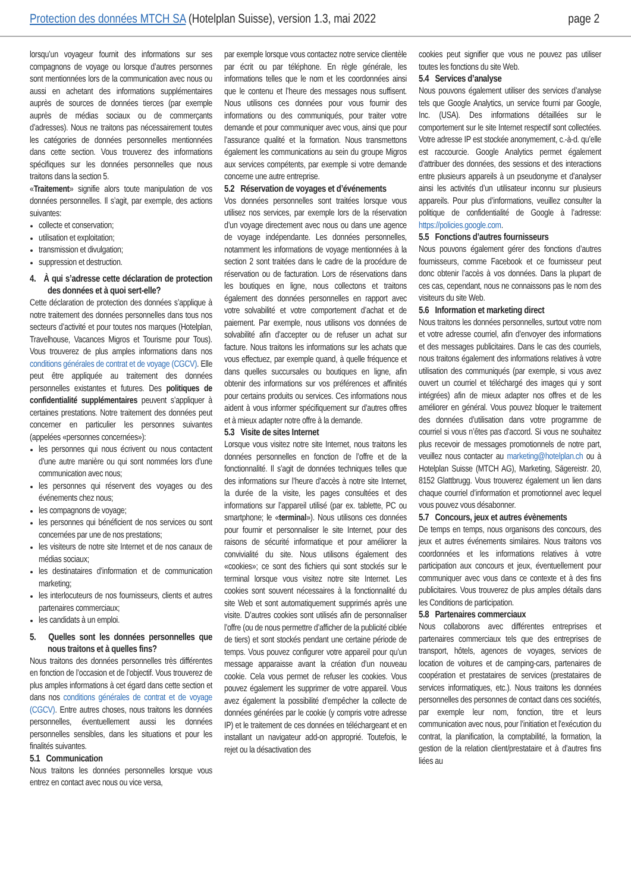Protection des données MTCH SA (Hotelplan Suisse), version 1.3, mai 2022 page 2
lorsqu’un voyageur fournit des informations sur ses compagnons de voyage ou lorsque d’autres personnes sont mentionnées lors de la communication avec nous ou aussi en achetant des informations supplémentaires auprès de sources de données tierces (par exemple auprès de médias sociaux ou de commerçants d’adresses). Nous ne traitons pas nécessairement toutes les catégories de données personnelles mentionnées dans cette section. Vous trouverez des informations spécifiques sur les données personnelles que nous traitons dans la section 5.
«Traitement» signifie alors toute manipulation de vos données personnelles. Il s’agit, par exemple, des actions suivantes:
collecte et conservation;
utilisation et exploitation;
transmission et divulgation;
suppression et destruction.
4. À qui s’adresse cette déclaration de protection des données et à quoi sert-elle?
Cette déclaration de protection des données s’applique à notre traitement des données personnelles dans tous nos secteurs d’activité et pour toutes nos marques (Hotelplan, Travelhouse, Vacances Migros et Tourisme pour Tous). Vous trouverez de plus amples informations dans nos conditions générales de contrat et de voyage (CGCV). Elle peut être appliquée au traitement des données personnelles existantes et futures. Des politiques de confidentialité supplémentaires peuvent s’appliquer à certaines prestations. Notre traitement des données peut concerner en particulier les personnes suivantes (appelées «personnes concernées»):
les personnes qui nous écrivent ou nous contactent d’une autre manière ou qui sont nommées lors d’une communication avec nous;
les personnes qui réservent des voyages ou des événements chez nous;
les compagnons de voyage;
les personnes qui bénéficient de nos services ou sont concernées par une de nos prestations;
les visiteurs de notre site Internet et de nos canaux de médias sociaux;
les destinataires d’information et de communication marketing;
les interlocuteurs de nos fournisseurs, clients et autres partenaires commerciaux;
les candidats à un emploi.
5. Quelles sont les données personnelles que nous traitons et à quelles fins?
Nous traitons des données personnelles très différentes en fonction de l’occasion et de l’objectif. Vous trouverez de plus amples informations à cet égard dans cette section et dans nos conditions générales de contrat et de voyage (CGCV). Entre autres choses, nous traitons les données personnelles, éventuellement aussi les données personnelles sensibles, dans les situations et pour les finalités suivantes.
5.1 Communication
Nous traitons les données personnelles lorsque vous entrez en contact avec nous ou vice versa,
par exemple lorsque vous contactez notre service clientèle par écrit ou par téléphone. En règle générale, les informations telles que le nom et les coordonnées ainsi que le contenu et l’heure des messages nous suffisent. Nous utilisons ces données pour vous fournir des informations ou des communiqués, pour traiter votre demande et pour communiquer avec vous, ainsi que pour l’assurance qualité et la formation. Nous transmettons également les communications au sein du groupe Migros aux services compétents, par exemple si votre demande concerne une autre entreprise.
5.2 Réservation de voyages et d’événements
Vos données personnelles sont traitées lorsque vous utilisez nos services, par exemple lors de la réservation d’un voyage directement avec nous ou dans une agence de voyage indépendante. Les données personnelles, notamment les informations de voyage mentionnées à la section 2 sont traitées dans le cadre de la procédure de réservation ou de facturation. Lors de réservations dans les boutiques en ligne, nous collectons et traitons également des données personnelles en rapport avec votre solvabilité et votre comportement d’achat et de paiement. Par exemple, nous utilisons vos données de solvabilité afin d’accepter ou de refuser un achat sur facture. Nous traitons les informations sur les achats que vous effectuez, par exemple quand, à quelle fréquence et dans quelles succursales ou boutiques en ligne, afin obtenir des informations sur vos préférences et affinités pour certains produits ou services. Ces informations nous aident à vous informer spécifiquement sur d’autres offres et à mieux adapter notre offre à la demande.
5.3 Visite de sites Internet
Lorsque vous visitez notre site Internet, nous traitons les données personnelles en fonction de l’offre et de la fonctionnalité. Il s’agit de données techniques telles que des informations sur l’heure d’accès à notre site Internet, la durée de la visite, les pages consultées et des informations sur l’appareil utilisé (par ex. tablette, PC ou smartphone; le «terminal»). Nous utilisons ces données pour fournir et personnaliser le site Internet, pour des raisons de sécurité informatique et pour améliorer la convivialité du site. Nous utilisons également des «cookies»; ce sont des fichiers qui sont stockés sur le terminal lorsque vous visitez notre site Internet. Les cookies sont souvent nécessaires à la fonctionnalité du site Web et sont automatiquement supprimés après une visite. D’autres cookies sont utilisés afin de personnaliser l’offre (ou de nous permettre d’afficher de la publicité ciblée de tiers) et sont stockés pendant une certaine période de temps. Vous pouvez configurer votre appareil pour qu’un message apparaisse avant la création d’un nouveau cookie. Cela vous permet de refuser les cookies. Vous pouvez également les supprimer de votre appareil. Vous avez également la possibilité d’empêcher la collecte de données générées par le cookie (y compris votre adresse IP) et le traitement de ces données en téléchargeant et en installant un navigateur add-on approprié. Toutefois, le rejet ou la désactivation des
cookies peut signifier que vous ne pouvez pas utiliser toutes les fonctions du site Web.
5.4 Services d’analyse
Nous pouvons également utiliser des services d’analyse tels que Google Analytics, un service fourni par Google, Inc. (USA). Des informations détaillées sur le comportement sur le site Internet respectif sont collectées. Votre adresse IP est stockée anonymement, c.-à-d. qu’elle est raccourcie. Google Analytics permet également d’attribuer des données, des sessions et des interactions entre plusieurs appareils à un pseudonyme et d’analyser ainsi les activités d’un utilisateur inconnu sur plusieurs appareils. Pour plus d’informations, veuillez consulter la politique de confidentialité de Google à l’adresse: https://policies.google.com.
5.5 Fonctions d’autres fournisseurs
Nous pouvons également gérer des fonctions d’autres fournisseurs, comme Facebook et ce fournisseur peut donc obtenir l’accès à vos données. Dans la plupart de ces cas, cependant, nous ne connaissons pas le nom des visiteurs du site Web.
5.6 Information et marketing direct
Nous traitons les données personnelles, surtout votre nom et votre adresse courriel, afin d’envoyer des informations et des messages publicitaires. Dans le cas des courriels, nous traitons également des informations relatives à votre utilisation des communiqués (par exemple, si vous avez ouvert un courriel et téléchargé des images qui y sont intégrées) afin de mieux adapter nos offres et de les améliorer en général. Vous pouvez bloquer le traitement des données d’utilisation dans votre programme de courriel si vous n’êtes pas d’accord. Si vous ne souhaitez plus recevoir de messages promotionnels de notre part, veuillez nous contacter au marketing@hotelplan.ch ou à Hotelplan Suisse (MTCH AG), Marketing, Sägereistr. 20, 8152 Glattbrugg. Vous trouverez également un lien dans chaque courriel d’information et promotionnel avec lequel vous pouvez vous désabonner.
5.7 Concours, jeux et autres évènements
De temps en temps, nous organisons des concours, des jeux et autres événements similaires. Nous traitons vos coordonnées et les informations relatives à votre participation aux concours et jeux, éventuellement pour communiquer avec vous dans ce contexte et à des fins publicitaires. Vous trouverez de plus amples détails dans les Conditions de participation.
5.8 Partenaires commerciaux
Nous collaborons avec différentes entreprises et partenaires commerciaux tels que des entreprises de transport, hôtels, agences de voyages, services de location de voitures et de camping-cars, partenaires de coopération et prestataires de services (prestataires de services informatiques, etc.). Nous traitons les données personnelles des personnes de contact dans ces sociétés, par exemple leur nom, fonction, titre et leurs communication avec nous, pour l’initiation et l’exécution du contrat, la planification, la comptabilité, la formation, la gestion de la relation client/prestataire et à d’autres fins liées au